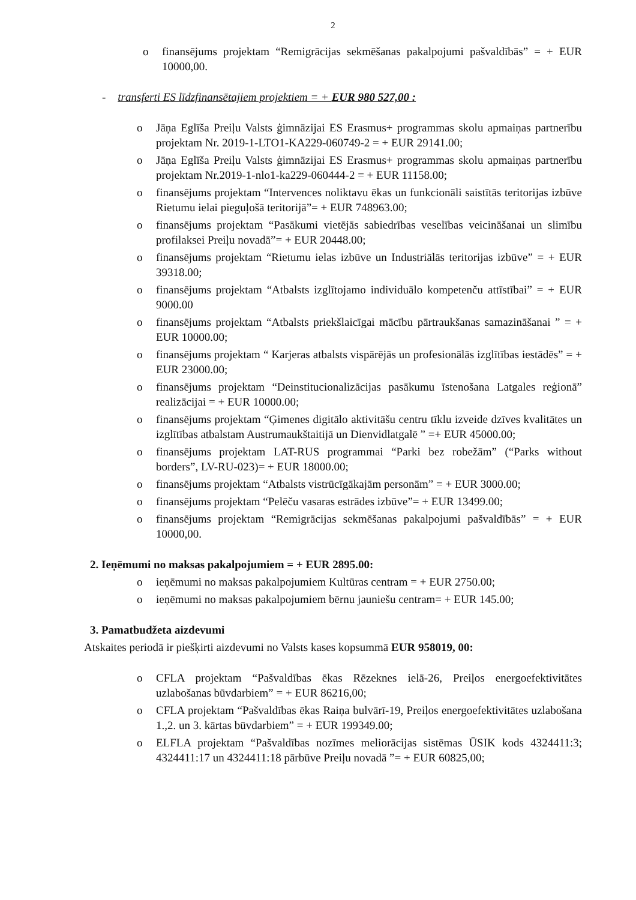2
o finansējums projektam “Remigrācijas sekmēšanas pakalpojumi pašvaldībās” = + EUR 10000,00.
- transferti ES līdzfinansētajiem projektiem = + EUR 980 527,00 :
o Jāņa Eglīša Preiļu Valsts ģimnāzijai ES Erasmus+ programmas skolu apmaiņas partnerību projektam Nr. 2019-1-LTO1-KA229-060749-2 = + EUR 29141.00;
o Jāņa Eglīša Preiļu Valsts ģimnāzijai ES Erasmus+ programmas skolu apmaiņas partnerību projektam Nr.2019-1-nlo1-ka229-060444-2 = + EUR 11158.00;
o finansējums projektam “Intervences noliktavu ēkas un funkcionāli saistītās teritorijas izbūve Rietumu ielai pieguļošā teritorijā”= + EUR 748963.00;
o finansējums projektam “Pasākumi vietējās sabiedrības veselības veicināšanai un slimību profilaksei Preiļu novadā”= + EUR 20448.00;
o finansējums projektam “Rietumu ielas izbūve un Industriālās teritorijas izbūve” = + EUR 39318.00;
o finansējums projektam “Atbalsts izglītojamo individuālo kompetenču attīstībai” = + EUR 9000.00
o finansējums projektam “Atbalsts priekšlaicīgai mācību pārtraukšanas samazināšanai ” = + EUR 10000.00;
o finansējums projektam “ Karjeras atbalsts vispārējās un profesionālās izglītības iestādēs” = + EUR 23000.00;
o finansējums projektam “Deinstitucionalizācijas pasākumu īstenošana Latgales reģionā” realizācijai = + EUR 10000.00;
o finansējums projektam “Ģimenes digitālo aktivitāšu centru tīklu izveide dzīves kvalitātes un izglītības atbalstam Austrumaukštaitijā un Dienvidlatgalē ” =+ EUR 45000.00;
o finansējums projektam LAT-RUS programmai “Parki bez robežām” (“Parks without borders”, LV-RU-023)= + EUR 18000.00;
o finansējums projektam “Atbalsts vistrūcīgākajām personām” = + EUR 3000.00;
o finansējums projektam “Pelēču vasaras estrādes izbūve”= + EUR 13499.00;
o finansējums projektam “Remigrācijas sekmēšanas pakalpojumi pašvaldībās” = + EUR 10000,00.
2. Ieņēmumi no maksas pakalpojumiem = + EUR 2895.00:
o ieņēmumi no maksas pakalpojumiem Kultūras centram = + EUR 2750.00;
o ieņēmumi no maksas pakalpojumiem bērnu jauniešu centram= + EUR 145.00;
3. Pamatbudžeta aizdevumi
Atskaites periodā ir piešķirti aizdevumi no Valsts kases kopsummā EUR 958019, 00:
o CFLA projektam “Pašvaldības ēkas Rēzeknes ielā-26, Preiļos energoefektivitātes uzlabošanas būvdarbiem” = + EUR 86216,00;
o CFLA projektam “Pašvaldības ēkas Raiņa bulvārī-19, Preiļos energoefektivitātes uzlabošana 1.,2. un 3. kārtas būvdarbiem” = + EUR 199349.00;
o ELFLA projektam “Pašvaldības nozīmes meliorācijas sistēmas ŪSIK kods 4324411:3; 4324411:17 un 4324411:18 pārbūve Preiļu novadā ”= + EUR 60825,00;